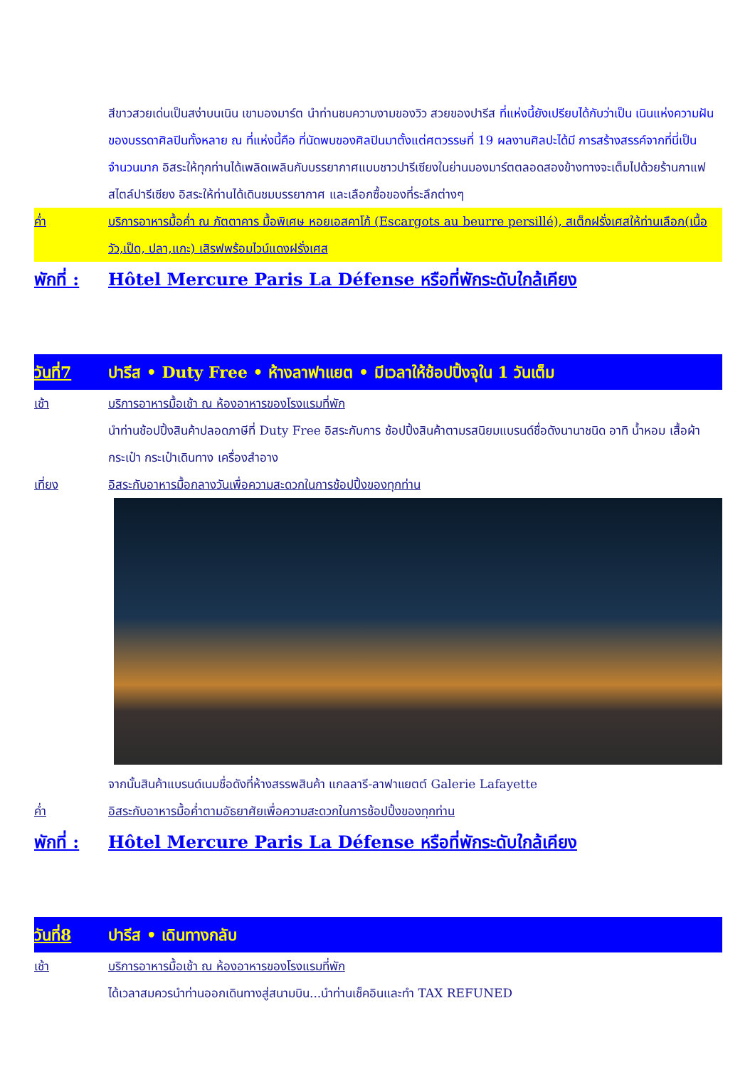สีขาวสวยเด่นเป็นสง่าบนเนิน เขามองมาร์ต นำท่านชมความงามของวิว สวยของปารีส ที่แห่งนี้ยังเปรียบได้กับว่าเป็น เนินแห่งความฝัน ของบรรดาศิลปินทั้งหลาย ณ ที่แห่งนี้คือ ที่นัดพบของศิลปินมาตั้งแต่ศตวรรษที่ 19 ผลงานศิลปะได้มี การสร้างสรรค์จากที่นี่เป็นจำนวนมาก อิสระให้ทุกท่านได้เพลิดเพลินกับบรรยากาศแบบชาวปารีเซียงในย่านมองมาร์ตตลอดสองข้างทางจะเต็มไปด้วยร้านกาแฟสไตล์ปารีเซียง อิสระให้ท่านได้เดินชมบรรยากาศ และเลือกซื้อของที่ระลึกต่างๆ
ค่ำ บริการอาหารมื้อค่ำ ณ ภัตตาคาร มื้อพิเศษ หอยเอสคาโก้ (Escargots au beurre persillé), สเต็กฝรั่งเศสให้ท่านเลือก(เนื้อวัว,เป็ด, ปลา,แกะ) เสิรฟพร้อมไวน์แดงฝรั่งเศส
พักที่ :
Hôtel Mercure Paris La Défense หรือที่พักระดับใกล้เคียง
วันที่7 ปารีส • Duty Free • ห้างลาฟาแยต • มีเวลาให้ช้อปปิ้งจุใน 1 วันเต็ม
เช้า บริการอาหารมื้อเช้า ณ ห้องอาหารของโรงแรมที่พัก
นำท่านช้อปปิ้งสินค้าปลอดภาษีที่ Duty Free อิสระกับการ ช้อปปิ้งสินค้าตามรสนิยมแบรนด์ชื่อดังนานาชนิด อาทิ น้ำหอม เสื้อผ้า กระเป๋า กระเป๋าเดินทาง เครื่องสำอาง
เที่ยง อิสระกับอาหารมื้อกลางวันเพื่อความสะดวกในการช้อปปิ้งของทุกท่าน
จากนั้นสินค้าแบรนด์เนมชื่อดังที่ห้างสรรพสินค้า แกลลารี-ลาฟาแยตต์ Galerie Lafayette
ค่ำ อิสระกับอาหารมื้อค่ำตามอัธยาศัยเพื่อความสะดวกในการช้อปปิ้งของทุกท่าน
พักที่ :
Hôtel Mercure Paris La Défense หรือที่พักระดับใกล้เคียง
วันที่8 ปารีส • เดินทางกลับ
เช้า บริการอาหารมื้อเช้า ณ ห้องอาหารของโรงแรมที่พัก
ได้เวลาสมควรนำท่านออกเดินทางสู่สนามบิน...นำท่านเช็คอินและทำ TAX REFUNED